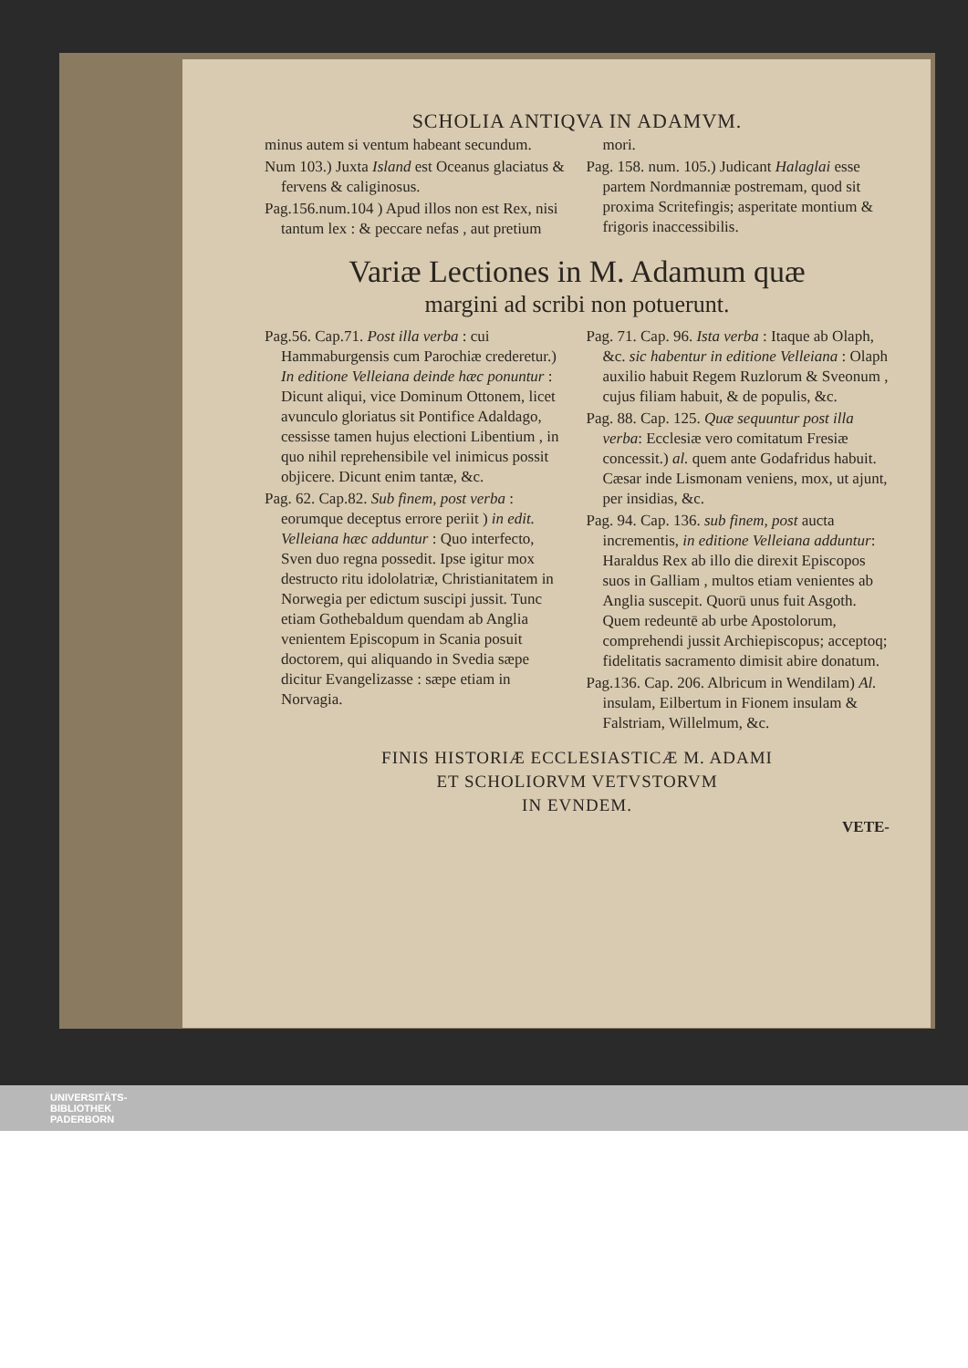SCHOLIA ANTIQVA IN ADAMVM.
minus autem si ventum habeant secundum.
Num 103.) Juxta Island est Oceanus glaciatus & fervens & caliginosus.
Pag.156.num.104 ) Apud illos non est Rex, nisi tantum lex : & peccare nefas , aut pretium mori.
Pag. 158. num. 105.) Judicant Halaglai esse partem Nordmanniæ postremam, quod sit proxima Scritefingis; asperitate montium & frigoris inaccessibilis.
Variæ Lectiones in M. Adamum quæ
margini ad scribi non potuerunt.
Pag.56. Cap.71. Post illa verba : cui Hammaburgensis cum Parochiæ crederetur.) In editione Velleiana deinde hæc ponuntur : Dicunt aliqui, vice Dominum Ottonem, licet avunculo gloriatus sit Pontifice Adaldago, cessisse tamen hujus electioni Libentium , in quo nihil reprehensibile vel inimicus possit objicere. Dicunt enim tantæ, &c.
Pag. 62. Cap.82. Sub finem, post verba : eorumque deceptus errore periit ) in edit. Velleiana hæc adduntur : Quo interfecto, Sven duo regna possedit. Ipse igitur mox destructo ritu idololatriæ, Christianitatem in Norwegia per edictum suscipi jussit. Tunc etiam Gothebaldum quendam ab Anglia venientem Episcopum in Scania posuit doctorem, qui aliquando in Svedia sæpe dicitur Evangelizasse : sæpe etiam in Norvagia.
Pag. 71. Cap. 96. Ista verba : Itaque ab Olaph, &c. sic habentur in editione Velleiana : Olaph auxilio habuit Regem Ruzlorum & Sveonum , cujus filiam habuit, & de populis, &c.
Pag. 88. Cap. 125. Quæ sequuntur post illa verba: Ecclesiæ vero comitatum Fresiæ concessit.) al. quem ante Godafridus habuit. Cæsar inde Lismonam veniens, mox, ut ajunt, per insidias, &c.
Pag. 94. Cap. 136. sub finem, post aucta incrementis, in editione Velleiana adduntur: Haraldus Rex ab illo die direxit Episcopos suos in Galliam , multos etiam venientes ab Anglia suscepit. Quorū unus fuit Asgoth. Quem redeuntē ab urbe Apostolorum, comprehendi jussit Archiepiscopus; acceptoq; fidelitatis sacramento dimisit abire donatum.
Pag.136. Cap. 206. Albricum in Wendilam) Al. insulam, Eilbertum in Fionem insulam & Falstriam, Willelmum, &c.
FINIS HISTORIÆ ECCLESIASTICÆ M. ADAMI
ET SCHOLIORVM VETVSTORVM
IN EVNDEM.
VETE-
UNIVERSITÄTS-
BIBLIOTHEK
PADERBORN